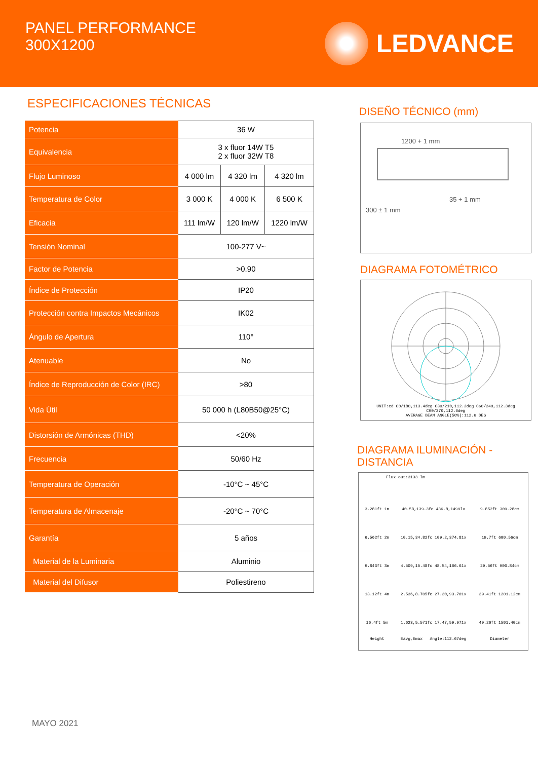PANEL PERFORMANCE
300X1200
LEDVANCE
ESPECIFICACIONES TÉCNICAS
| Potencia | 36 W | | |
| Equivalencia | 3 x fluor 14W T5 2 x fluor 32W T8 | | |
| Flujo Luminoso | 4 000 lm | 4 320 lm | 4 320 lm |
| Temperatura de Color | 3 000 K | 4 000 K | 6 500 K |
| Eficacia | 111 lm/W | 120 lm/W | 1220 lm/W |
| Tensión Nominal | 100-277 V~ | | |
| Factor de Potencia | >0.90 | | |
| Índice de Protección | IP20 | | |
| Protección contra Impactos Mecánicos | IK02 | | |
| Ángulo de Apertura | 110° | | |
| Atenuable | No | | |
| Índice de Reproducción de Color (IRC) | >80 | | |
| Vida Útil | 50 000 h (L80B50@25°C) | | |
| Distorsión de Armónicas (THD) | <20% | | |
| Frecuencia | 50/60 Hz | | |
| Temperatura de Operación | -10°C ~ 45°C | | |
| Temperatura de Almacenaje | -20°C ~ 70°C | | |
| Garantía | 5 años | | |
| Material de la Luminaria | Aluminio | | |
| Material del Difusor | Poliestireno | | |
DISEÑO TÉCNICO (mm)
1200 + 1 mm
35 + 1 mm
300 ± 1 mm
DIAGRAMA FOTOMÉTRICO
UNIT:cd C0/180,113.4deg C30/210,112.2deg C60/240,112.3deg C90/270,112.6deg
AVERAGE BEAM ANGLE(50%):112.6 DEG
DIAGRAMA ILUMINACIÓN - DISTANCIA
Flux out:3133 lm
| 3.281ft 1m | 40.58,139.3fc 436.8,1499lx | 9.852ft 300.28cm |
| 6.562ft 2m | 10.15,34.82fc 109.2,374.81x | 19.7ft 600.56cm |
| 9.843ft 3m | 4.509,15.48fc 48.54,166.61x | 29.56ft 900.84cm |
| 13.12ft 4m | 2.536,8.705fc 27.30,93.701x | 39.41ft 1201.12cm |
| 16.4ft 5m | 1.623,5.571fc 17.47,59.971x | 49.26ft 1501.40cm |
| Height | Eavg,Emax Angle:112.67deg | Diameter |
MAYO 2021